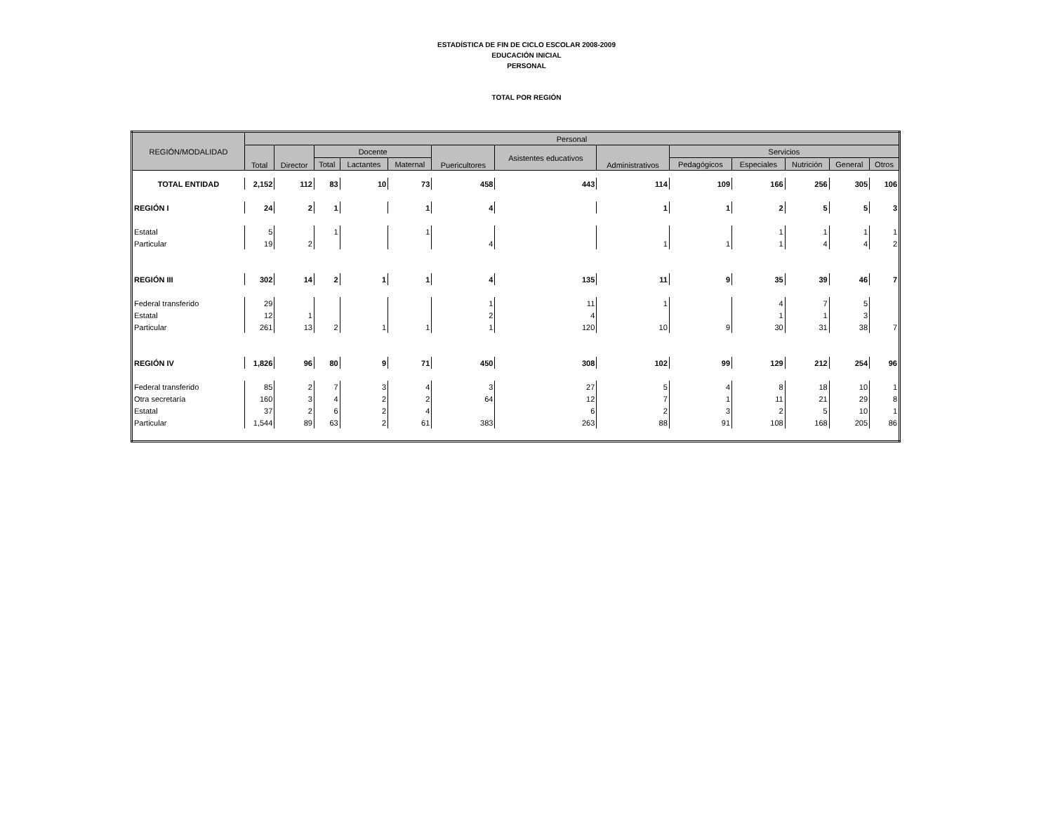ESTADÍSTICA DE FIN DE CICLO ESCOLAR 2008-2009
EDUCACIÓN INICIAL
PERSONAL
TOTAL POR REGIÓN
| REGIÓN/MODALIDAD | Personal | | | | | | | | | | | | |
| --- | --- | --- | --- | --- | --- | --- | --- | --- | --- | --- | --- | --- | --- |
| | Total | Director | Docente | | | Puericultores | Asistentes educativos | Administrativos | Servicios | | | | |
| | | | Total | Lactantes | Maternal | | | | Pedagógicos | Especiales | Nutrición | General | Otros |
| TOTAL ENTIDAD | 2,152 | 112 | 83 | 10 | 73 | 458 | 443 | 114 | 109 | 166 | 256 | 305 | 106 |
| REGIÓN I | 24 | 2 | 1 | | 1 | 4 | | 1 | 1 | 2 | 5 | 5 | 3 |
| Estatal | 5 | | 1 | | 1 | | | | | 1 | 1 | 1 | 1 |
| Particular | 19 | 2 | | | | 4 | | 1 | 1 | 1 | 4 | 4 | 2 |
| REGIÓN III | 302 | 14 | 2 | 1 | 1 | 4 | 135 | 11 | 9 | 35 | 39 | 46 | 7 |
| Federal transferido | 29 | | | | | 1 | 11 | 1 | | 4 | 7 | 5 | |
| Estatal | 12 | 1 | | | | 2 | 4 | | | 1 | 1 | 3 | |
| Particular | 261 | 13 | 2 | 1 | 1 | 1 | 120 | 10 | 9 | 30 | 31 | 38 | 7 |
| REGIÓN IV | 1,826 | 96 | 80 | 9 | 71 | 450 | 308 | 102 | 99 | 129 | 212 | 254 | 96 |
| Federal transferido | 85 | 2 | 7 | 3 | 4 | 3 | 27 | 5 | 4 | 8 | 18 | 10 | 1 |
| Otra secretaría | 160 | 3 | 4 | 2 | 2 | 64 | 12 | 7 | 1 | 11 | 21 | 29 | 8 |
| Estatal | 37 | 2 | 6 | 2 | 4 | | 6 | 2 | 3 | 2 | 5 | 10 | 1 |
| Particular | 1,544 | 89 | 63 | 2 | 61 | 383 | 263 | 88 | 91 | 108 | 168 | 205 | 86 |